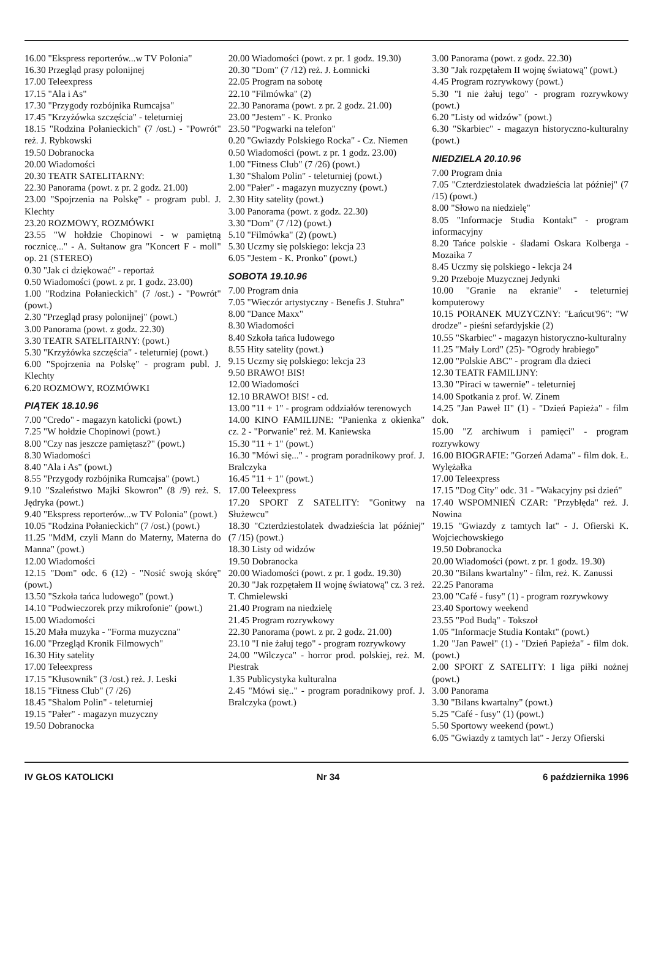16.00 "Ekspress reporterów...w TV Polonia"
16.30 Przegląd prasy polonijnej
17.00 Teleexpress
17.15 "Ala i As"
17.30 "Przygody rozbójnika Rumcajsa"
17.45 "Krzyżówka szczęścia" - teleturniej
18.15 "Rodzina Połanieckich" (7 /ost.) - "Powrót" reż. J. Rybkowski
19.50 Dobranocka
20.00 Wiadomości
20.30 TEATR SATELITARNY:
22.30 Panorama (powt. z pr. 2 godz. 21.00)
23.00 "Spojrzenia na Polskę" - program publ. J. Klechty
23.20 ROZMOWY, ROZMÓWKI
23.55 "W hołdzie Chopinowi - w pamiętną rocznicę..." - A. Sułtanow gra "Koncert F - moll" op. 21 (STEREO)
0.30 "Jak ci dziękować" - reportaż
0.50 Wiadomości (powt. z pr. 1 godz. 23.00)
1.00 "Rodzina Połanieckich" (7 /ost.) - "Powrót" (powt.)
2.30 "Przegląd prasy polonijnej" (powt.)
3.00 Panorama (powt. z godz. 22.30)
3.30 TEATR SATELITARNY: (powt.)
5.30 "Krzyżówka szczęścia" - teleturniej (powt.)
6.00 "Spojrzenia na Polskę" - program publ. J. Klechty
6.20 ROZMOWY, ROZMÓWKI
PIĄTEK 18.10.96
7.00 "Credo" - magazyn katolicki (powt.)
7.25 "W hołdzie Chopinowi (powt.)
8.00 "Czy nas jeszcze pamiętasz?" (powt.)
8.30 Wiadomości
8.40 "Ala i As" (powt.)
8.55 "Przygody rozbójnika Rumcajsa" (powt.)
9.10 "Szaleństwo Majki Skowron" (8 /9) reż. S. Jędryka (powt.)
9.40 "Ekspress reporterów...w TV Polonia" (powt.)
10.05 "Rodzina Połanieckich" (7 /ost.) (powt.)
11.25 "MdM, czyli Mann do Materny, Materna do Manna" (powt.)
12.00 Wiadomości
12.15 "Dom" odc. 6 (12) - "Nosić swoją skórę" (powt.)
13.50 "Szkoła tańca ludowego" (powt.)
14.10 "Podwieczorek przy mikrofonie" (powt.)
15.00 Wiadomości
15.20 Mała muzyka - "Forma muzyczna"
16.00 "Przegląd Kronik Filmowych"
16.30 Hity satelity
17.00 Teleexpress
17.15 "Kłusownik" (3 /ost.) reż. J. Leski
18.15 "Fitness Club" (7 /26)
18.45 "Shalom Polin" - teleturniej
19.15 "Pałer" - magazyn muzyczny
19.50 Dobranocka
20.00 Wiadomości (powt. z pr. 1 godz. 19.30)
20.30 "Dom" (7 /12) reż. J. Łomnicki
22.05 Program na sobotę
22.10 "Filmówka" (2)
22.30 Panorama (powt. z pr. 2 godz. 21.00)
23.00 "Jestem" - K. Pronko
23.50 "Pogwarki na telefon"
0.20 "Gwiazdy Polskiego Rocka" - Cz. Niemen
0.50 Wiadomości (powt. z pr. 1 godz. 23.00)
1.00 "Fitness Club" (7 /26) (powt.)
1.30 "Shalom Polin" - teleturniej (powt.)
2.00 "Pałer" - magazyn muzyczny (powt.)
2.30 Hity satelity (powt.)
3.00 Panorama (powt. z godz. 22.30)
3.30 "Dom" (7 /12) (powt.)
5.10 "Filmówka" (2) (powt.)
5.30 Uczmy się polskiego: lekcja 23
6.05 "Jestem - K. Pronko" (powt.)
SOBOTA 19.10.96
7.00 Program dnia
7.05 "Wieczór artystyczny - Benefis J. Stuhra"
8.00 "Dance Maxx"
8.30 Wiadomości
8.40 Szkoła tańca ludowego
8.55 Hity satelity (powt.)
9.15 Uczmy się polskiego: lekcja 23
9.50 BRAWO! BIS!
12.00 Wiadomości
12.10 BRAWO! BIS! - cd.
13.00 "11 + 1" - program oddziałów terenowych
14.00 KINO FAMILIJNE: "Panienka z okienka" cz. 2 - "Porwanie" reż. M. Kaniewska
15.30 "11 + 1" (powt.)
16.30 "Mówi się..." - program poradnikowy prof. J. Bralczyka
16.45 "11 + 1" (powt.)
17.00 Teleexpress
17.20 SPORT Z SATELITY: "Gonitwy na Służewcu"
18.30 "Czterdziestolatek dwadzieścia lat później" (7 /15) (powt.)
18.30 Listy od widzów
19.50 Dobranocka
20.00 Wiadomości (powt. z pr. 1 godz. 19.30)
20.30 "Jak rozpętałem II wojnę światową" cz. 3 reż. T. Chmielewski
21.40 Program na niedzielę
21.45 Program rozrywkowy
22.30 Panorama (powt. z pr. 2 godz. 21.00)
23.10 "I nie żałuj tego" - program rozrywkowy
24.00 "Wilczyca" - horror prod. polskiej, reż. M. Piestrak
1.35 Publicystyka kulturalna
2.45 "Mówi się.." - program poradnikowy prof. J. Bralczyka (powt.)
3.00 Panorama (powt. z godz. 22.30)
3.30 "Jak rozpętałem II wojnę światową" (powt.)
4.45 Program rozrywkowy (powt.)
5.30 "I nie żałuj tego" - program rozrywkowy (powt.)
6.20 "Listy od widzów" (powt.)
6.30 "Skarbiec" - magazyn historyczno-kulturalny (powt.)
NIEDZIELA 20.10.96
7.00 Program dnia
7.05 "Czterdziestolatek dwadzieścia lat później" (7 /15) (powt.)
8.00 "Słowo na niedzielę"
8.05 "Informacje Studia Kontakt" - program informacyjny
8.20 Tańce polskie - śladami Oskara Kolberga - Mozaika 7
8.45 Uczmy się polskiego - lekcja 24
9.20 Przeboje Muzycznej Jedynki
10.00 "Granie na ekranie" - teleturniej komputerowy
10.15 PORANEK MUZYCZNY: "Łańcut'96": "W drodze" - pieśni sefardyjskie (2)
10.55 "Skarbiec" - magazyn historyczno-kulturalny
11.25 "Mały Lord" (25)- "Ogrody hrabiego"
12.00 "Polskie ABC" - program dla dzieci
12.30 TEATR FAMILIJNY:
13.30 "Piraci w tawernie" - teleturniej
14.00 Spotkania z prof. W. Zinem
14.25 "Jan Paweł II" (1) - "Dzień Papieża" - film dok.
15.00 "Z archiwum i pamięci" - program rozrywkowy
16.00 BIOGRAFIE: "Gorzeń Adama" - film dok. Ł. Wylężałka
17.00 Teleexpress
17.15 "Dog City" odc. 31 - "Wakacyjny psi dzień"
17.40 WSPOMNIEŃ CZAR: "Przybłęda" reż. J. Nowina
19.15 "Gwiazdy z tamtych lat" - J. Ofierski K. Wojciechowskiego
19.50 Dobranocka
20.00 Wiadomości (powt. z pr. 1 godz. 19.30)
20.30 "Bilans kwartalny" - film, reż. K. Zanussi
22.25 Panorama
23.00 "Café - fusy" (1) - program rozrywkowy
23.40 Sportowy weekend
23.55 "Pod Budą" - Tokszoł
1.05 "Informacje Studia Kontakt" (powt.)
1.20 "Jan Paweł" (1) - "Dzień Papieża" - film dok. (powt.)
2.00 SPORT Z SATELITY: I liga piłki nożnej (powt.)
3.00 Panorama
3.30 "Bilans kwartalny" (powt.)
5.25 "Café - fusy" (1) (powt.)
5.50 Sportowy weekend (powt.)
6.05 "Gwiazdy z tamtych lat" - Jerzy Ofierski
IV GŁOS KATOLICKI Nr 34 6 października 1996